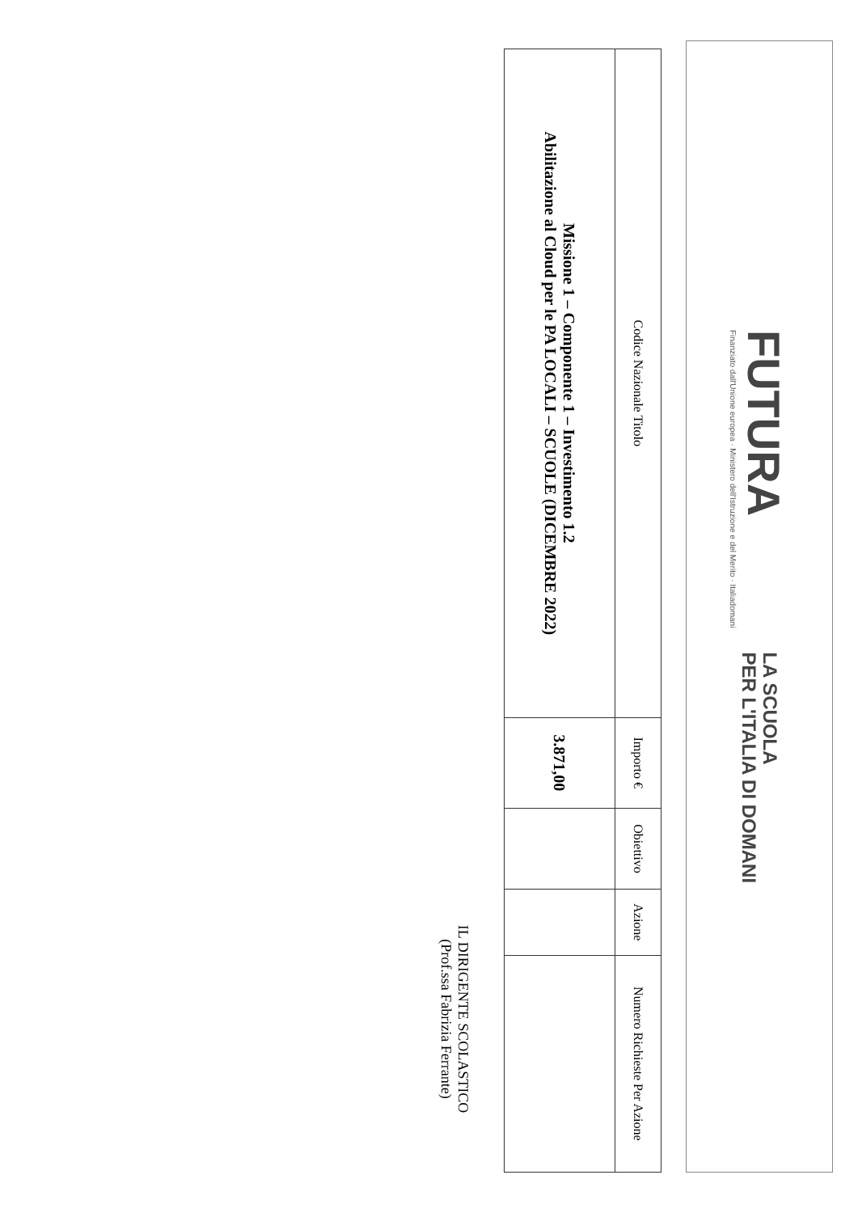FUTURA
Finanziato dall'Unione europea · Ministero dell'Istruzione e del Merito · Italiadomani
LA SCUOLA
PER L'ITALIA DI DOMANI
| Codice Nazionale Titolo | Importo € | Obiettivo | Azione | Numero Richieste Per Azione |
| --- | --- | --- | --- | --- |
| Missione 1 – Componente 1 – Investimento 1.2 Abilitazione al Cloud per le PA LOCALI – SCUOLE (DICEMBRE 2022) | 3.871,00 | | | |
IL DIRIGENTE SCOLASTICO
(Prof.ssa Fabrizia Ferrante)